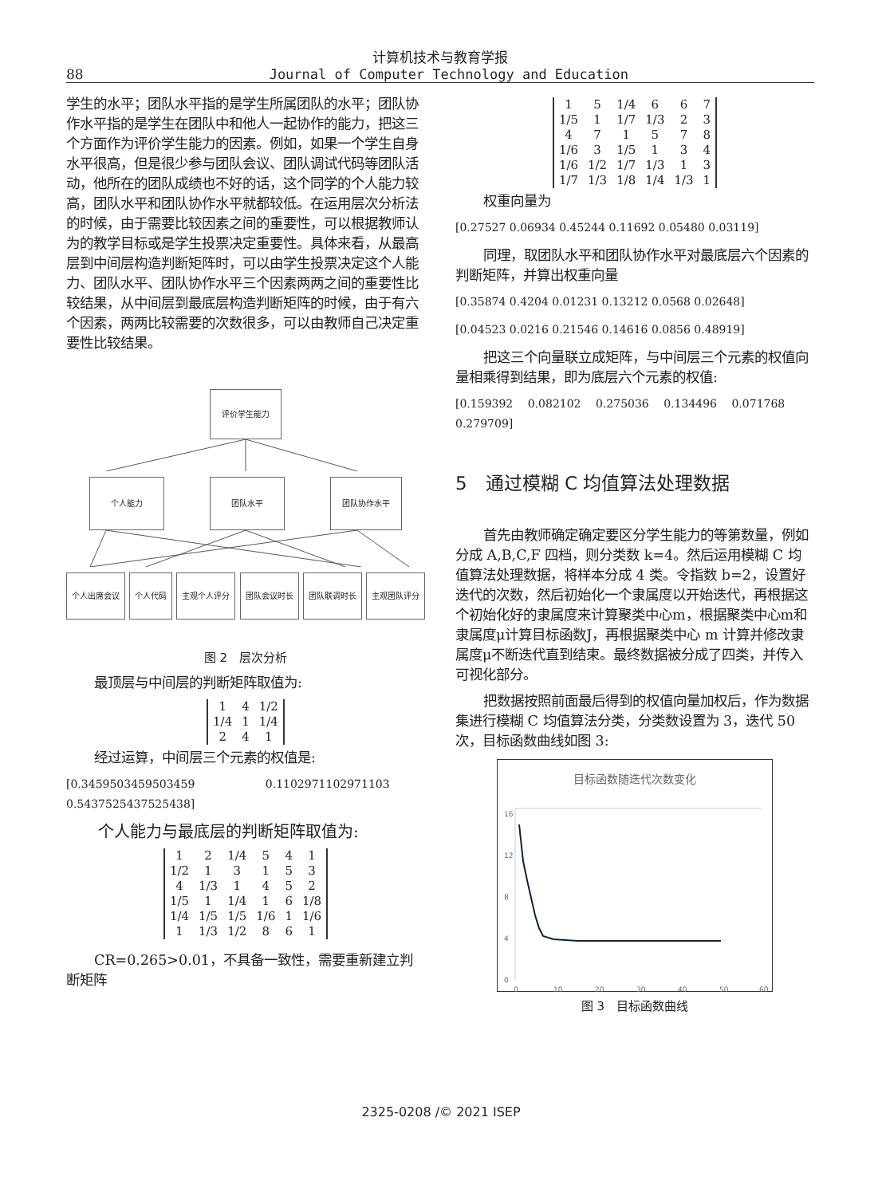计算机技术与教育学报
88 Journal of Computer Technology and Education
学生的水平；团队水平指的是学生所属团队的水平；团队协作水平指的是学生在团队中和他人一起协作的能力，把这三个方面作为评价学生能力的因素。例如，如果一个学生自身水平很高，但是很少参与团队会议、团队调试代码等团队活动，他所在的团队成绩也不好的话，这个同学的个人能力较高，团队水平和团队协作水平就都较低。在运用层次分析法的时候，由于需要比较因素之间的重要性，可以根据教师认为的教学目标或是学生投票决定重要性。具体来看，从最高层到中间层构造判断矩阵时，可以由学生投票决定这个人能力、团队水平、团队协作水平三个因素两两之间的重要性比较结果，从中间层到最底层构造判断矩阵的时候，由于有六个因素，两两比较需要的次数很多，可以由教师自己决定重要性比较结果。
评价学生能力
个人能力 团队水平 团队协作水平
个人出席会议 个人代码 主观个人评分 团队会议时长 团队联调时长 主观团队评分
图 2　层次分析
最顶层与中间层的判断矩阵取值为:
| 1 | 4 | 1/2 |
| 1/4 | 1 | 1/4 |
| 2 | 4 | 1 |
经过运算，中间层三个元素的权值是:
[0.3459503459503459 　　　　　　0.1102971102971103 0.5437525437525438]
个人能力与最底层的判断矩阵取值为:
| 1 | 2 | 1/4 | 5 | 4 | 1 |
| 1/2 | 1 | 3 | 1 | 5 | 3 |
| 4 | 1/3 | 1 | 4 | 5 | 2 |
| 1/5 | 1 | 1/4 | 1 | 6 | 1/8 |
| 1/4 | 1/5 | 1/5 | 1/6 | 1 | 1/6 |
| 1 | 1/3 | 1/2 | 8 | 6 | 1 |
CR=0.265>0.01，不具备一致性，需要重新建立判断矩阵
| 1 | 5 | 1/4 | 6 | 6 | 7 |
| 1/5 | 1 | 1/7 | 1/3 | 2 | 3 |
| 4 | 7 | 1 | 5 | 7 | 8 |
| 1/6 | 3 | 1/5 | 1 | 3 | 4 |
| 1/6 | 1/2 | 1/7 | 1/3 | 1 | 3 |
| 1/7 | 1/3 | 1/8 | 1/4 | 1/3 | 1 |
权重向量为
[0.27527 0.06934 0.45244 0.11692 0.05480 0.03119]
同理，取团队水平和团队协作水平对最底层六个因素的判断矩阵，并算出权重向量
[0.35874 0.4204 0.01231 0.13212 0.0568 0.02648]
[0.04523 0.0216 0.21546 0.14616 0.0856 0.48919]
把这三个向量联立成矩阵，与中间层三个元素的权值向量相乘得到结果，即为底层六个元素的权值:
[0.159392 　0.082102 　0.275036 　0.134496 　0.071768 0.279709]
5　通过模糊 C 均值算法处理数据
首先由教师确定确定要区分学生能力的等第数量，例如分成 A,B,C,F 四档，则分类数 k=4。然后运用模糊 C 均值算法处理数据，将样本分成 4 类。令指数 b=2，设置好迭代的次数，然后初始化一个隶属度以开始迭代，再根据这个初始化好的隶属度来计算聚类中心m，根据聚类中心m和隶属度μ计算目标函数J，再根据聚类中心 m 计算并修改隶属度μ不断迭代直到结束。最终数据被分成了四类，并传入可视化部分。
把数据按照前面最后得到的权值向量加权后，作为数据集进行模糊 C 均值算法分类，分类数设置为 3，迭代 50 次，目标函数曲线如图 3:
目标函数随迭代次数变化
16
12
8
4
0
0
10
20
30
40
50
60
图 3　目标函数曲线
2325-0208 /© 2021 ISEP